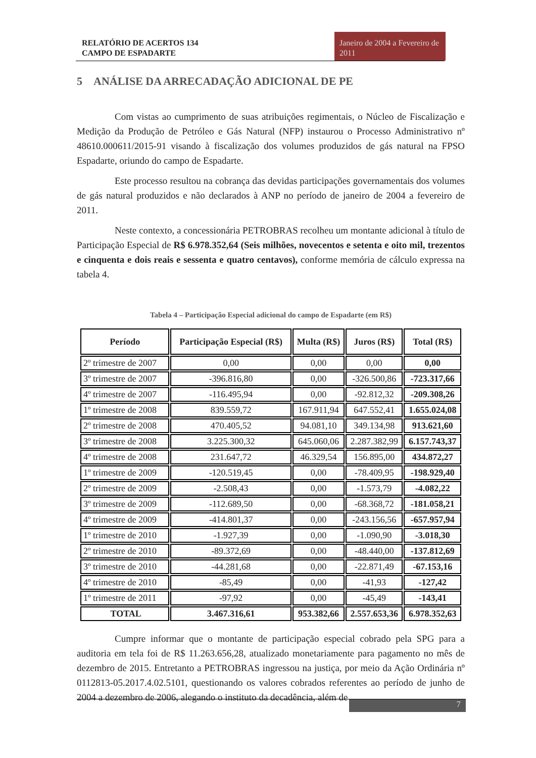RELATÓRIO DE ACERTOS 134
CAMPO DE ESPADARTE
Janeiro de 2004 a Fevereiro de 2011
5 ANÁLISE DA ARRECADAÇÃO ADICIONAL DE PE
Com vistas ao cumprimento de suas atribuições regimentais, o Núcleo de Fiscalização e Medição da Produção de Petróleo e Gás Natural (NFP) instaurou o Processo Administrativo nº 48610.000611/2015-91 visando à fiscalização dos volumes produzidos de gás natural na FPSO Espadarte, oriundo do campo de Espadarte.
Este processo resultou na cobrança das devidas participações governamentais dos volumes de gás natural produzidos e não declarados à ANP no período de janeiro de 2004 a fevereiro de 2011.
Neste contexto, a concessionária PETROBRAS recolheu um montante adicional à título de Participação Especial de R$ 6.978.352,64 (Seis milhões, novecentos e setenta e oito mil, trezentos e cinquenta e dois reais e sessenta e quatro centavos), conforme memória de cálculo expressa na tabela 4.
Tabela 4 – Participação Especial adicional do campo de Espadarte (em R$)
| Período | Participação Especial (R$) | Multa (R$) | Juros (R$) | Total (R$) |
| --- | --- | --- | --- | --- |
| 2º trimestre de 2007 | 0,00 | 0,00 | 0,00 | 0,00 |
| 3º trimestre de 2007 | -396.816,80 | 0,00 | -326.500,86 | -723.317,66 |
| 4º trimestre de 2007 | -116.495,94 | 0,00 | -92.812,32 | -209.308,26 |
| 1º trimestre de 2008 | 839.559,72 | 167.911,94 | 647.552,41 | 1.655.024,08 |
| 2º trimestre de 2008 | 470.405,52 | 94.081,10 | 349.134,98 | 913.621,60 |
| 3º trimestre de 2008 | 3.225.300,32 | 645.060,06 | 2.287.382,99 | 6.157.743,37 |
| 4º trimestre de 2008 | 231.647,72 | 46.329,54 | 156.895,00 | 434.872,27 |
| 1º trimestre de 2009 | -120.519,45 | 0,00 | -78.409,95 | -198.929,40 |
| 2º trimestre de 2009 | -2.508,43 | 0,00 | -1.573,79 | -4.082,22 |
| 3º trimestre de 2009 | -112.689,50 | 0,00 | -68.368,72 | -181.058,21 |
| 4º trimestre de 2009 | -414.801,37 | 0,00 | -243.156,56 | -657.957,94 |
| 1º trimestre de 2010 | -1.927,39 | 0,00 | -1.090,90 | -3.018,30 |
| 2º trimestre de 2010 | -89.372,69 | 0,00 | -48.440,00 | -137.812,69 |
| 3º trimestre de 2010 | -44.281,68 | 0,00 | -22.871,49 | -67.153,16 |
| 4º trimestre de 2010 | -85,49 | 0,00 | -41,93 | -127,42 |
| 1º trimestre de 2011 | -97,92 | 0,00 | -45,49 | -143,41 |
| TOTAL | 3.467.316,61 | 953.382,66 | 2.557.653,36 | 6.978.352,63 |
Cumpre informar que o montante de participação especial cobrado pela SPG para a auditoria em tela foi de R$ 11.263.656,28, atualizado monetariamente para pagamento no mês de dezembro de 2015. Entretanto a PETROBRAS ingressou na justiça, por meio da Ação Ordinária nº 0112813-05.2017.4.02.5101, questionando os valores cobrados referentes ao período de junho de 2004 a dezembro de 2006, alegando o instituto da decadência, além de
7